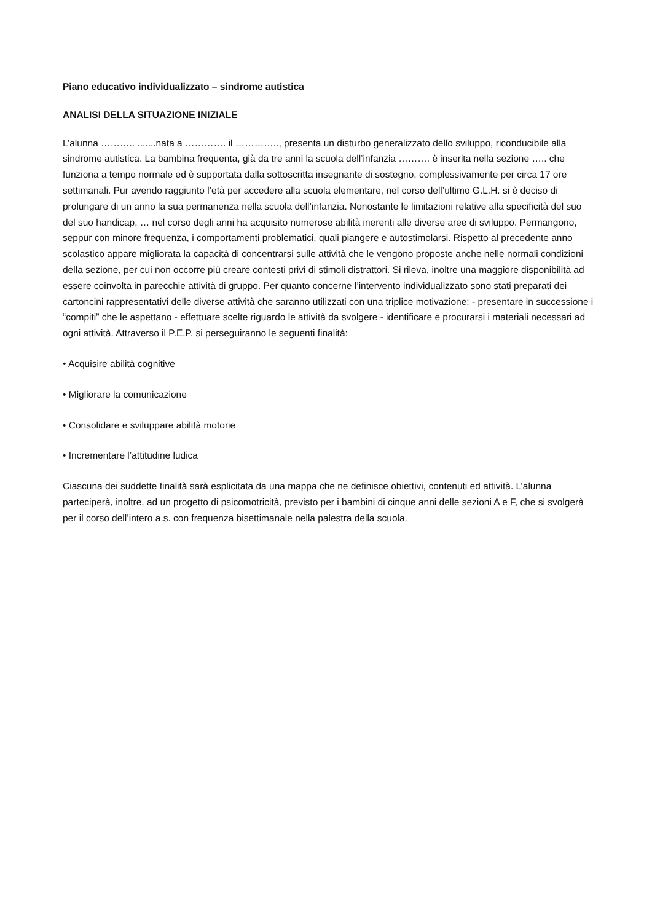Piano educativo individualizzato – sindrome autistica
ANALISI DELLA SITUAZIONE INIZIALE
L’alunna ……….. .......nata a …………. il ………….., presenta un disturbo generalizzato dello sviluppo, riconducibile alla sindrome autistica. La bambina frequenta, già da tre anni la scuola dell’infanzia ………. è inserita nella sezione ….. che funziona a tempo normale ed è supportata dalla sottoscritta insegnante di sostegno, complessivamente per circa 17 ore settimanali. Pur avendo raggiunto l’età per accedere alla scuola elementare, nel corso dell’ultimo G.L.H. si è deciso di prolungare di un anno la sua permanenza nella scuola dell’infanzia. Nonostante le limitazioni relative alla specificità del suo del suo handicap, … nel corso degli anni ha acquisito numerose abilità inerenti alle diverse aree di sviluppo. Permangono, seppur con minore frequenza, i comportamenti problematici, quali piangere e autostimolarsi. Rispetto al precedente anno scolastico appare migliorata la capacità di concentrarsi sulle attività che le vengono proposte anche nelle normali condizioni della sezione, per cui non occorre più creare contesti privi di stimoli distrattori. Si rileva, inoltre una maggiore disponibilità ad essere coinvolta in parecchie attività di gruppo. Per quanto concerne l’intervento individualizzato sono stati preparati dei cartoncini rappresentativi delle diverse attività che saranno utilizzati con una triplice motivazione: - presentare in successione i “compiti” che le aspettano - effettuare scelte riguardo le attività da svolgere - identificare e procurarsi i materiali necessari ad ogni attività. Attraverso il P.E.P. si perseguiranno le seguenti finalità:
• Acquisire abilità cognitive
• Migliorare la comunicazione
• Consolidare e sviluppare abilità motorie
• Incrementare l’attitudine ludica
Ciascuna dei suddette finalità sarà esplicitata da una mappa che ne definisce obiettivi, contenuti ed attività. L’alunna parteciperà, inoltre, ad un progetto di psicomotricità, previsto per i bambini di cinque anni delle sezioni A e F, che si svolgerà per il corso dell’intero a.s. con frequenza bisettimanale nella palestra della scuola.